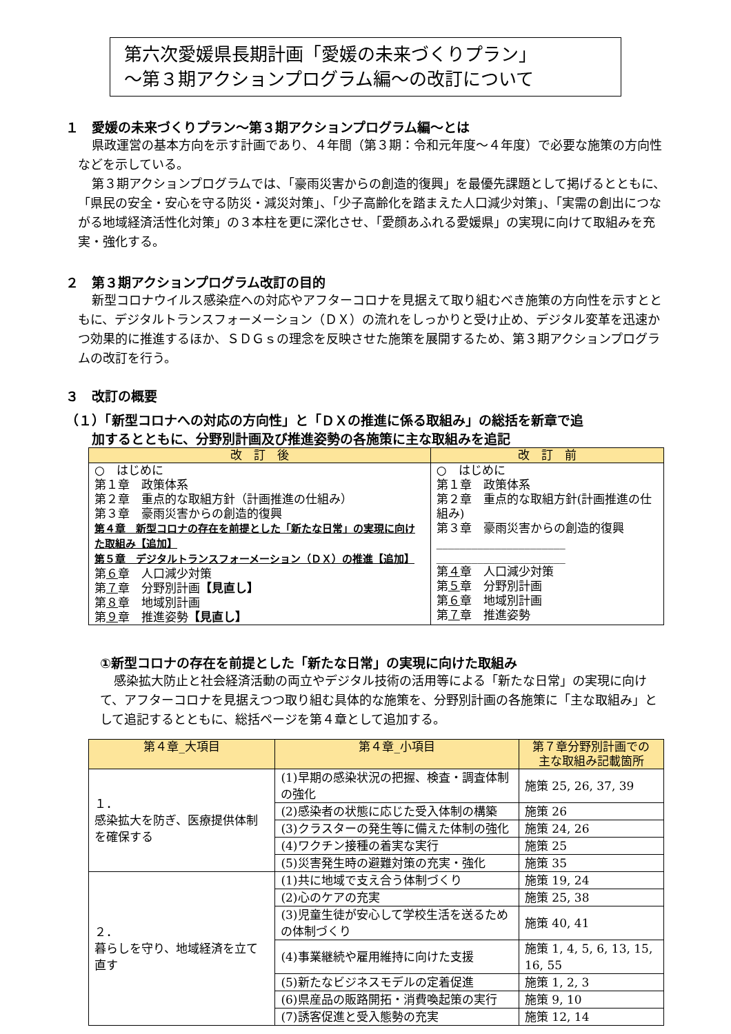第六次愛媛県長期計画「愛媛の未来づくりプラン」
～第３期アクションプログラム編～の改訂について
１　愛媛の未来づくりプラン～第３期アクションプログラム編～とは
県政運営の基本方向を示す計画であり、４年間（第３期：令和元年度～４年度）で必要な施策の方向性などを示している。
第３期アクションプログラムでは、「豪雨災害からの創造的復興」を最優先課題として掲げるとともに、「県民の安全・安心を守る防災・減災対策」、「少子高齢化を踏まえた人口減少対策」、「実需の創出につながる地域経済活性化対策」の３本柱を更に深化させ、「愛顔あふれる愛媛県」の実現に向けて取組みを充実・強化する。
２　第３期アクションプログラム改訂の目的
新型コロナウイルス感染症への対応やアフターコロナを見据えて取り組むべき施策の方向性を示すとともに、デジタルトランスフォーメーション（ＤＸ）の流れをしっかりと受け止め、デジタル変革を迅速かつ効果的に推進するほか、ＳＤＧｓの理念を反映させた施策を展開するため、第３期アクションプログラムの改訂を行う。
３　改訂の概要
（１）「新型コロナへの対応の方向性」と「ＤＸの推進に係る取組み」の総括を新章で追
　　加するとともに、分野別計画及び推進姿勢の各施策に主な取組みを追記
| 改 訂 後 | 改 訂 前 |
| --- | --- |
| ○ はじめに 第１章 政策体系 第２章 重点的な取組方針（計画推進の仕組み） 第３章 豪雨災害からの創造的復興 第４章 新型コロナの存在を前提とした「新たな日常」の実現に向けた取組み【追加】 第５章 デジタルトランスフォーメーション（ＤＸ）の推進【追加】 第 ６ 章 人口減少対策 第 ７ 章 分野別計画 【見直し】 第 ８ 章 地域別計画 第 ９ 章 推進姿勢 【見直し】 | ○ はじめに 第１章 政策体系 第２章 重点的な取組方針(計画推進の仕組み) 第３章 豪雨災害からの創造的復興 ______________________ ______________________ 第 ４ 章 人口減少対策 第 ５ 章 分野別計画 第 ６ 章 地域別計画 第 ７ 章 推進姿勢 |
①新型コロナの存在を前提とした「新たな日常」の実現に向けた取組み
感染拡大防止と社会経済活動の両立やデジタル技術の活用等による「新たな日常」の実現に向けて、アフターコロナを見据えつつ取り組む具体的な施策を、分野別計画の各施策に「主な取組み」として追記するとともに、総括ページを第４章として追加する。
| 第４章_大項目 | 第４章_小項目 | 第７章分野別計画での 主な取組み記載箇所 |
| --- | --- | --- |
| １． 感染拡大を防ぎ、医療提供体制を確保する | (1)早期の感染状況の把握、検査・調査体制の強化 | 施策 25, 26, 37, 39 |
| | (2)感染者の状態に応じた受入体制の構築 | 施策 26 |
| | (3)クラスターの発生等に備えた体制の強化 | 施策 24, 26 |
| | (4)ワクチン接種の着実な実行 | 施策 25 |
| | (5)災害発生時の避難対策の充実・強化 | 施策 35 |
| ２． 暮らしを守り、地域経済を立て直す | (1)共に地域で支え合う体制づくり | 施策 19, 24 |
| | (2)心のケアの充実 | 施策 25, 38 |
| | (3)児童生徒が安心して学校生活を送るための体制づくり | 施策 40, 41 |
| | (4)事業継続や雇用維持に向けた支援 | 施策 1, 4, 5, 6, 13, 15, 16, 55 |
| | (5)新たなビジネスモデルの定着促進 | 施策 1, 2, 3 |
| | (6)県産品の販路開拓・消費喚起策の実行 | 施策 9, 10 |
| | (7)誘客促進と受入態勢の充実 | 施策 12, 14 |